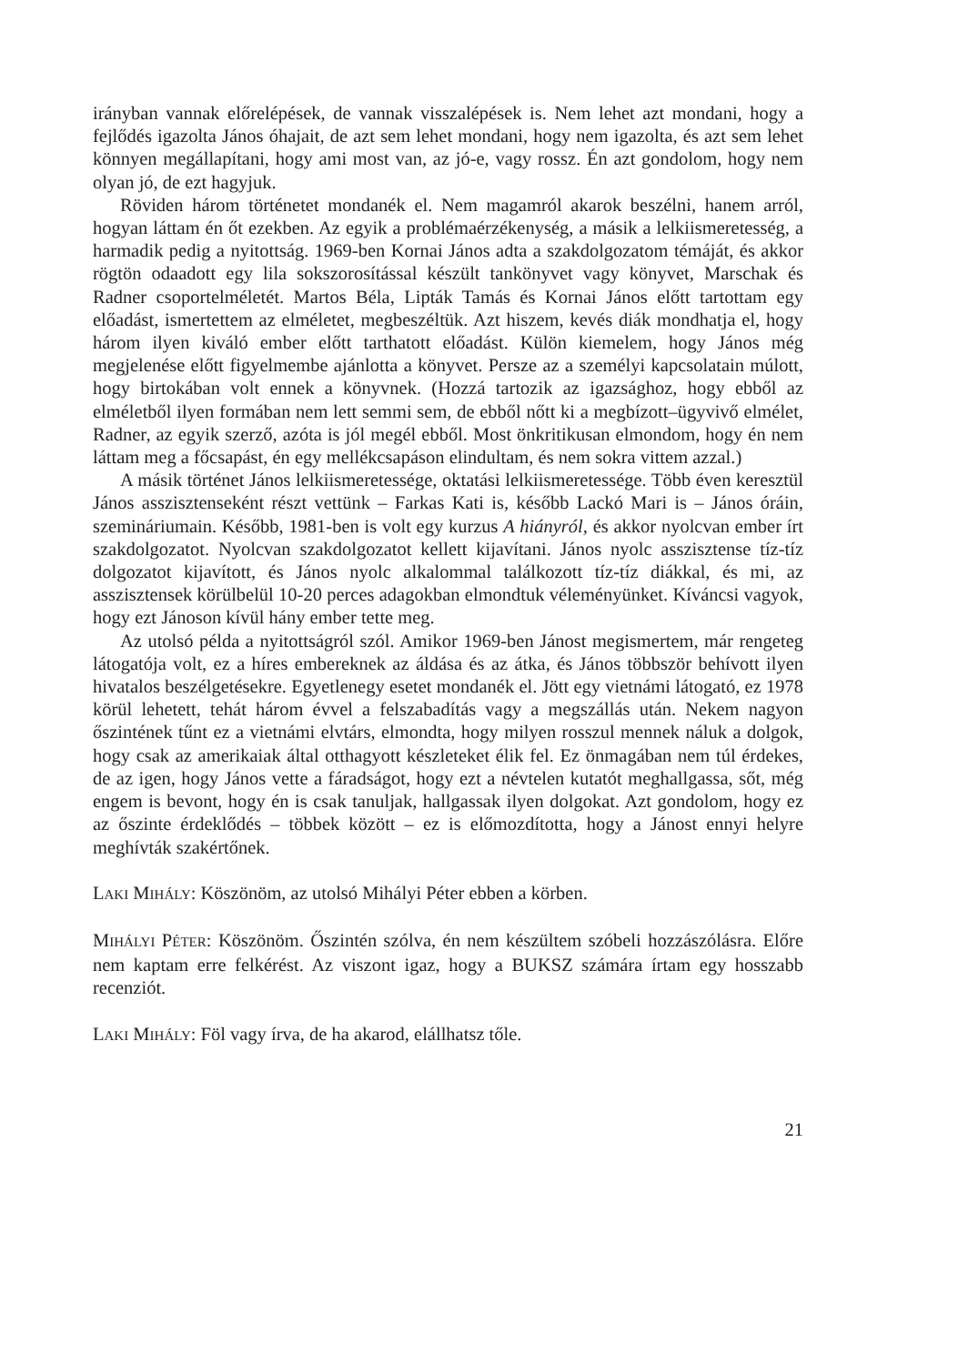irányban vannak előrelépések, de vannak visszalépések is. Nem lehet azt mondani, hogy a fejlődés igazolta János óhajait, de azt sem lehet mondani, hogy nem igazolta, és azt sem lehet könnyen megállapítani, hogy ami most van, az jó-e, vagy rossz. Én azt gondolom, hogy nem olyan jó, de ezt hagyjuk.
Röviden három történetet mondanék el. Nem magamról akarok beszélni, hanem arról, hogyan láttam én őt ezekben. Az egyik a problémaérzékenység, a másik a lelkiismeretesség, a harmadik pedig a nyitottság. 1969-ben Kornai János adta a szakdolgozatom témáját, és akkor rögtön odaadott egy lila sokszorosítással készült tankönyvet vagy könyvet, Marschak és Radner csoportelméletét. Martos Béla, Lipták Tamás és Kornai János előtt tartottam egy előadást, ismertettem az elméletet, megbeszéltük. Azt hiszem, kevés diák mondhatja el, hogy három ilyen kiváló ember előtt tarthatott előadást. Külön kiemelem, hogy János még megjelenése előtt figyelmembe ajánlotta a könyvet. Persze az a személyi kapcsolatain múlott, hogy birtokában volt ennek a könyvnek. (Hozzá tartozik az igazsághoz, hogy ebből az elméletből ilyen formában nem lett semmi sem, de ebből nőtt ki a megbízott–ügyvivő elmélet, Radner, az egyik szerző, azóta is jól megél ebből. Most önkritikusan elmondom, hogy én nem láttam meg a főcsapást, én egy mellékcsapáson elindultam, és nem sokra vittem azzal.)
A másik történet János lelkiismeretessége, oktatási lelkiismeretessége. Több éven keresztül János asszisztenseként részt vettünk – Farkas Kati is, később Lackó Mari is – János óráin, szemináriumain. Később, 1981-ben is volt egy kurzus A hiányról, és akkor nyolcvan ember írt szakdolgozatot. Nyolcvan szakdolgozatot kellett kijavítani. János nyolc asszisztense tíz-tíz dolgozatot kijavított, és János nyolc alkalommal találkozott tíz-tíz diákkal, és mi, az asszisztensek körülbelül 10-20 perces adagokban elmondtuk véleményünket. Kíváncsi vagyok, hogy ezt Jánoson kívül hány ember tette meg.
Az utolsó példa a nyitottságról szól. Amikor 1969-ben Jánost megismertem, már rengeteg látogatója volt, ez a híres embereknek az áldása és az átka, és János többször behívott ilyen hivatalos beszélgetésekre. Egyetlenegy esetet mondanék el. Jött egy vietnámi látogató, ez 1978 körül lehetett, tehát három évvel a felszabadítás vagy a megszállás után. Nekem nagyon őszintének tűnt ez a vietnámi elvtárs, elmondta, hogy milyen rosszul mennek náluk a dolgok, hogy csak az amerikaiak által otthagyott készleteket élik fel. Ez önmagában nem túl érdekes, de az igen, hogy János vette a fáradságot, hogy ezt a névtelen kutatót meghallgassa, sőt, még engem is bevont, hogy én is csak tanuljak, hallgassak ilyen dolgokat. Azt gondolom, hogy ez az őszinte érdeklődés – többek között – ez is előmozdította, hogy a Jánost ennyi helyre meghívták szakértőnek.
LAKI MIHÁLY: Köszönöm, az utolsó Mihályi Péter ebben a körben.
MIHÁLYI PÉTER: Köszönöm. Őszintén szólva, én nem készültem szóbeli hozzászólásra. Előre nem kaptam erre felkérést. Az viszont igaz, hogy a BUKSZ számára írtam egy hosszabb recenziót.
LAKI MIHÁLY: Föl vagy írva, de ha akarod, elállhatsz tőle.
21